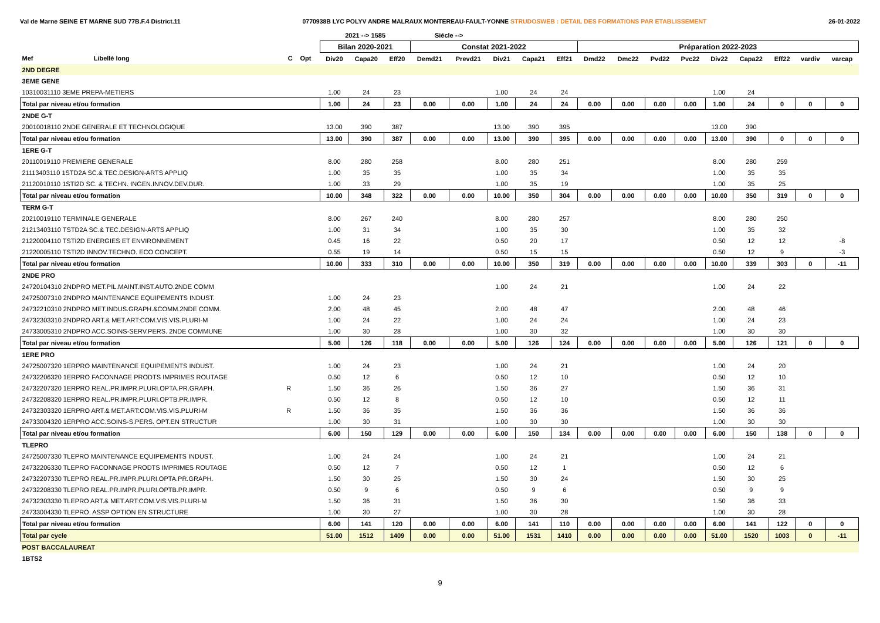Val de Marne SEINE ET MARNE SUD 77B.F.4 District.11 0770938B LYC POLYV ANDRE MALRAUX MONTEREAU-FAULT-YONNE STRUDOSWEB : DETAIL DES FORMATIONS PAR ETABLISSEMENT 26-01-2022
| | | | | | 2021 --> 1585 | | | Siécle --> | | | | | | | | | | | | | |
| --- | --- | --- | --- | --- | --- | --- | --- | --- | --- | --- | --- | --- | --- | --- | --- | --- | --- | --- | --- | --- | --- |
| | | | | | Bilan 2020-2021 | | | Constat 2021-2022 | | | | | Préparation 2022-2023 | | | | | | | | |
| Mef | Libellé long | C | Opt | | Div20 | Capa20 | Eff20 | Demd21 | Prevd21 | Div21 | Capa21 | Eff21 | Dmd22 | Dmc22 | Pvd22 | Pvc22 | Div22 | Capa22 | Eff22 | vardiv | varcap |
| 2ND DEGRE | | | | | | | | | | | | | | | | | | | | | |
| 3EME GENE | | | | | | | | | | | | | | | | | | | | | |
| 10310031110 3EME PREPA-METIERS | | | | | 1.00 | 24 | 23 | | | 1.00 | 24 | 24 | | | | | 1.00 | 24 | | | |
| Total par niveau et/ou formation | | | | | 1.00 | 24 | 23 | 0.00 | 0.00 | 1.00 | 24 | 24 | 0.00 | 0.00 | 0.00 | 0.00 | 1.00 | 24 | 0 | 0 | 0 |
| 2NDE G-T | | | | | | | | | | | | | | | | | | | | | |
| 20010018110 2NDE GENERALE ET TECHNOLOGIQUE | | | | | 13.00 | 390 | 387 | | | 13.00 | 390 | 395 | | | | | 13.00 | 390 | | | |
| Total par niveau et/ou formation | | | | | 13.00 | 390 | 387 | 0.00 | 0.00 | 13.00 | 390 | 395 | 0.00 | 0.00 | 0.00 | 0.00 | 13.00 | 390 | 0 | 0 | 0 |
| 1ERE G-T | | | | | | | | | | | | | | | | | | | | | |
| 20110019110 PREMIERE GENERALE | | | | | 8.00 | 280 | 258 | | | 8.00 | 280 | 251 | | | | | 8.00 | 280 | 259 | | |
| 21113403110 1STD2A SC.& TEC.DESIGN-ARTS APPLIQ | | | | | 1.00 | 35 | 35 | | | 1.00 | 35 | 34 | | | | | 1.00 | 35 | 35 | | |
| 21120010110 1STI2D SC. & TECHN. INGEN.INNOV.DEV.DUR. | | | | | 1.00 | 33 | 29 | | | 1.00 | 35 | 19 | | | | | 1.00 | 35 | 25 | | |
| Total par niveau et/ou formation | | | | | 10.00 | 348 | 322 | 0.00 | 0.00 | 10.00 | 350 | 304 | 0.00 | 0.00 | 0.00 | 0.00 | 10.00 | 350 | 319 | 0 | 0 |
| TERM G-T | | | | | | | | | | | | | | | | | | | | | |
| 20210019110 TERMINALE GENERALE | | | | | 8.00 | 267 | 240 | | | 8.00 | 280 | 257 | | | | | 8.00 | 280 | 250 | | |
| 21213403110 TSTD2A SC.& TEC.DESIGN-ARTS APPLIQ | | | | | 1.00 | 31 | 34 | | | 1.00 | 35 | 30 | | | | | 1.00 | 35 | 32 | | |
| 21220004110 TSTI2D ENERGIES ET ENVIRONNEMENT | | | | | 0.45 | 16 | 22 | | | 0.50 | 20 | 17 | | | | | 0.50 | 12 | 12 | | -8 |
| 21220005110 TSTI2D INNOV.TECHNO. ECO CONCEPT. | | | | | 0.55 | 19 | 14 | | | 0.50 | 15 | 15 | | | | | 0.50 | 12 | 9 | | -3 |
| Total par niveau et/ou formation | | | | | 10.00 | 333 | 310 | 0.00 | 0.00 | 10.00 | 350 | 319 | 0.00 | 0.00 | 0.00 | 0.00 | 10.00 | 339 | 303 | 0 | -11 |
| 2NDE PRO | | | | | | | | | | | | | | | | | | | | | |
| 24720104310 2NDPRO MET.PIL.MAINT.INST.AUTO.2NDE COMM | | | | | | | | | | 1.00 | 24 | 21 | | | | | 1.00 | 24 | 22 | | |
| 24725007310 2NDPRO MAINTENANCE EQUIPEMENTS INDUST. | | | | | 1.00 | 24 | 23 | | | | | | | | | | | | | | |
| 24732210310 2NDPRO MET.INDUS.GRAPH.&COMM.2NDE COMM. | | | | | 2.00 | 48 | 45 | | | 2.00 | 48 | 47 | | | | | 2.00 | 48 | 46 | | |
| 24732303310 2NDPRO ART.& MET.ART:COM.VIS.VIS.PLURI-M | | | | | 1.00 | 24 | 22 | | | 1.00 | 24 | 24 | | | | | 1.00 | 24 | 23 | | |
| 24733005310 2NDPRO ACC.SOINS-SERV.PERS. 2NDE COMMUNE | | | | | 1.00 | 30 | 28 | | | 1.00 | 30 | 32 | | | | | 1.00 | 30 | 30 | | |
| Total par niveau et/ou formation | | | | | 5.00 | 126 | 118 | 0.00 | 0.00 | 5.00 | 126 | 124 | 0.00 | 0.00 | 0.00 | 0.00 | 5.00 | 126 | 121 | 0 | 0 |
| 1ERE PRO | | | | | | | | | | | | | | | | | | | | | |
| 24725007320 1ERPRO MAINTENANCE EQUIPEMENTS INDUST. | | | | | 1.00 | 24 | 23 | | | 1.00 | 24 | 21 | | | | | 1.00 | 24 | 20 | | |
| 24732206320 1ERPRO FACONNAGE PRODTS IMPRIMES ROUTAGE | | | | | 0.50 | 12 | 6 | | | 0.50 | 12 | 10 | | | | | 0.50 | 12 | 10 | | |
| 24732207320 1ERPRO REAL.PR.IMPR.PLURI.OPTA.PR.GRAPH. | | R | | | 1.50 | 36 | 26 | | | 1.50 | 36 | 27 | | | | | 1.50 | 36 | 31 | | |
| 24732208320 1ERPRO REAL.PR.IMPR.PLURI.OPTB.PR.IMPR. | | | | | 0.50 | 12 | 8 | | | 0.50 | 12 | 10 | | | | | 0.50 | 12 | 11 | | |
| 24732303320 1ERPRO ART.& MET.ART:COM.VIS.VIS.PLURI-M | | R | | | 1.50 | 36 | 35 | | | 1.50 | 36 | 36 | | | | | 1.50 | 36 | 36 | | |
| 24733004320 1ERPRO ACC.SOINS-S.PERS. OPT.EN STRUCTUR | | | | | 1.00 | 30 | 31 | | | 1.00 | 30 | 30 | | | | | 1.00 | 30 | 30 | | |
| Total par niveau et/ou formation | | | | | 6.00 | 150 | 129 | 0.00 | 0.00 | 6.00 | 150 | 134 | 0.00 | 0.00 | 0.00 | 0.00 | 6.00 | 150 | 138 | 0 | 0 |
| TLEPRO | | | | | | | | | | | | | | | | | | | | | |
| 24725007330 TLEPRO MAINTENANCE EQUIPEMENTS INDUST. | | | | | 1.00 | 24 | 24 | | | 1.00 | 24 | 21 | | | | | 1.00 | 24 | 21 | | |
| 24732206330 TLEPRO FACONNAGE PRODTS IMPRIMES ROUTAGE | | | | | 0.50 | 12 | 7 | | | 0.50 | 12 | 1 | | | | | 0.50 | 12 | 6 | | |
| 24732207330 TLEPRO REAL.PR.IMPR.PLURI.OPTA.PR.GRAPH. | | | | | 1.50 | 30 | 25 | | | 1.50 | 30 | 24 | | | | | 1.50 | 30 | 25 | | |
| 24732208330 TLEPRO REAL.PR.IMPR.PLURI.OPTB.PR.IMPR. | | | | | 0.50 | 9 | 6 | | | 0.50 | 9 | 6 | | | | | 0.50 | 9 | 9 | | |
| 24732303330 TLEPRO ART.& MET.ART:COM.VIS.VIS.PLURI-M | | | | | 1.50 | 36 | 31 | | | 1.50 | 36 | 30 | | | | | 1.50 | 36 | 33 | | |
| 24733004330 TLEPRO. ASSP OPTION EN STRUCTURE | | | | | 1.00 | 30 | 27 | | | 1.00 | 30 | 28 | | | | | 1.00 | 30 | 28 | | |
| Total par niveau et/ou formation | | | | | 6.00 | 141 | 120 | 0.00 | 0.00 | 6.00 | 141 | 110 | 0.00 | 0.00 | 0.00 | 0.00 | 6.00 | 141 | 122 | 0 | 0 |
| Total par cycle | | | | | 51.00 | 1512 | 1409 | 0.00 | 0.00 | 51.00 | 1531 | 1410 | 0.00 | 0.00 | 0.00 | 0.00 | 51.00 | 1520 | 1003 | 0 | -11 |
| POST BACCALAUREAT | | | | | | | | | | | | | | | | | | | | | |
| 1BTS2 | | | | | | | | | | | | | | | | | | | | | |
9